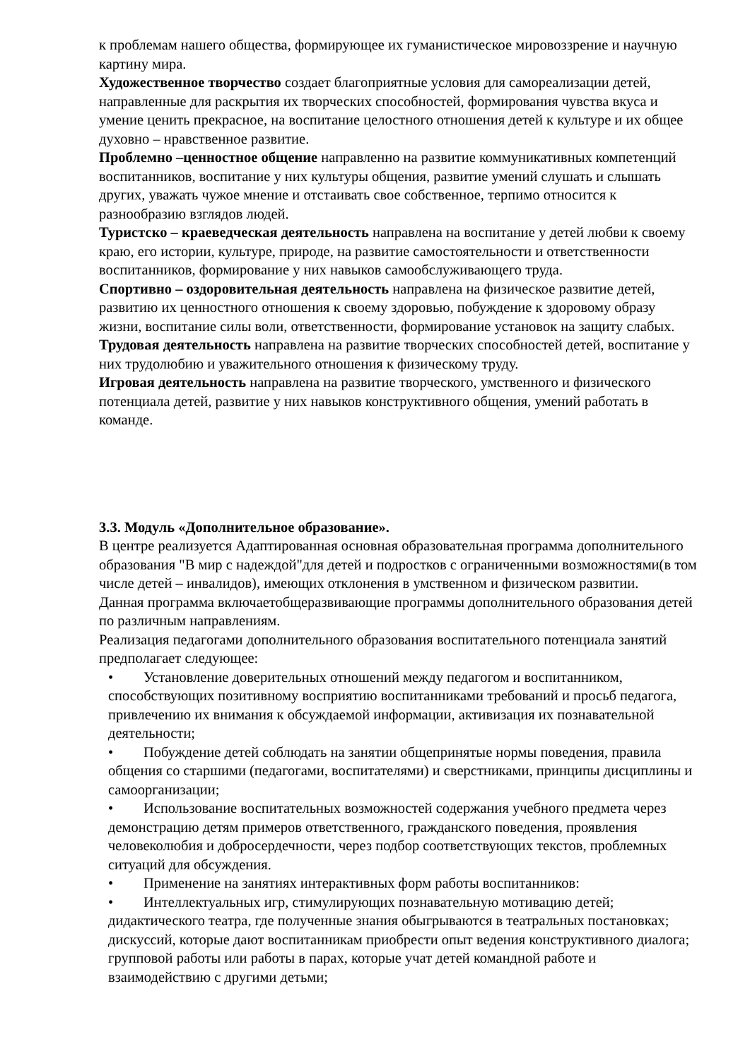к проблемам нашего общества, формирующее их гуманистическое мировоззрение и научную картину мира.
Художественное творчество создает благоприятные условия для самореализации детей, направленные для раскрытия их творческих способностей, формирования чувства вкуса и умение ценить прекрасное, на воспитание целостного отношения детей к культуре и их общее духовно – нравственное развитие.
Проблемно –ценностное общение направленно на развитие коммуникативных компетенций воспитанников, воспитание у них культуры общения, развитие умений слушать и слышать других, уважать чужое мнение и отстаивать свое собственное, терпимо относится к разнообразию взглядов людей.
Туристско – краеведческая деятельность направлена на воспитание у детей любви к своему краю, его истории, культуре, природе, на развитие самостоятельности и ответственности воспитанников, формирование у них навыков самообслуживающего труда.
Спортивно – оздоровительная деятельность направлена на физическое развитие детей, развитию их ценностного отношения к своему здоровью, побуждение к здоровому образу жизни, воспитание силы воли, ответственности, формирование установок на защиту слабых.
Трудовая деятельность направлена на развитие творческих способностей детей, воспитание у них трудолюбию и уважительного отношения к физическому труду.
Игровая деятельность направлена на развитие творческого, умственного и физического потенциала детей, развитие у них навыков конструктивного общения, умений работать в команде.
3.3. Модуль «Дополнительное образование».
В центре реализуется Адаптированная основная образовательная программа дополнительного образования "В мир с надеждой"для детей и подростков с ограниченными возможностями(в том числе детей – инвалидов), имеющих отклонения в умственном и физическом развитии.
Данная программа включаетобщеразвивающие программы дополнительного образования детей по различным направлениям.
Реализация педагогами дополнительного образования воспитательного потенциала занятий предполагает следующее:
• Установление доверительных отношений между педагогом и воспитанником, способствующих позитивному восприятию воспитанниками требований и просьб педагога, привлечению их внимания к обсуждаемой информации, активизация их познавательной деятельности;
• Побуждение детей соблюдать на занятии общепринятые нормы поведения, правила общения со старшими (педагогами, воспитателями) и сверстниками, принципы дисциплины и самоорганизации;
• Использование воспитательных возможностей содержания учебного предмета через демонстрацию детям примеров ответственного, гражданского поведения, проявления человеколюбия и добросердечности, через подбор соответствующих текстов, проблемных ситуаций для обсуждения.
• Применение на занятиях интерактивных форм работы воспитанников:
• Интеллектуальных игр, стимулирующих познавательную мотивацию детей; дидактического театра, где полученные знания обыгрываются в театральных постановках; дискуссий, которые дают воспитанникам приобрести опыт ведения конструктивного диалога; групповой работы или работы в парах, которые учат детей командной работе и взаимодействию с другими детьми;